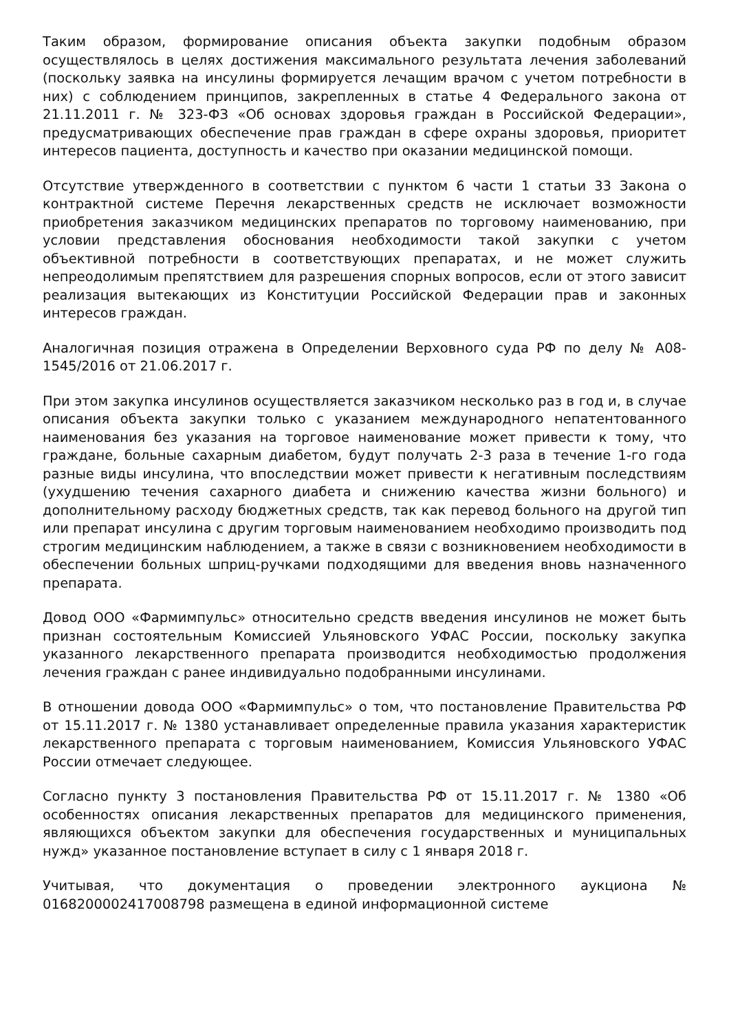Таким образом, формирование описания объекта закупки подобным образом осуществлялось в целях достижения максимального результата лечения заболеваний (поскольку заявка на инсулины формируется лечащим врачом с учетом потребности в них) с соблюдением принципов, закрепленных в статье 4 Федерального закона от 21.11.2011 г. № 323-ФЗ «Об основах здоровья граждан в Российской Федерации», предусматривающих обеспечение прав граждан в сфере охраны здоровья, приоритет интересов пациента, доступность и качество при оказании медицинской помощи.
Отсутствие утвержденного в соответствии с пунктом 6 части 1 статьи 33 Закона о контрактной системе Перечня лекарственных средств не исключает возможности приобретения заказчиком медицинских препаратов по торговому наименованию, при условии представления обоснования необходимости такой закупки с учетом объективной потребности в соответствующих препаратах, и не может служить непреодолимым препятствием для разрешения спорных вопросов, если от этого зависит реализация вытекающих из Конституции Российской Федерации прав и законных интересов граждан.
Аналогичная позиция отражена в Определении Верховного суда РФ по делу № А08-1545/2016 от 21.06.2017 г.
При этом закупка инсулинов осуществляется заказчиком несколько раз в год и, в случае описания объекта закупки только с указанием международного непатентованного наименования без указания на торговое наименование может привести к тому, что граждане, больные сахарным диабетом, будут получать 2-3 раза в течение 1-го года разные виды инсулина, что впоследствии может привести к негативным последствиям (ухудшению течения сахарного диабета и снижению качества жизни больного) и дополнительному расходу бюджетных средств, так как перевод больного на другой тип или препарат инсулина с другим торговым наименованием необходимо производить под строгим медицинским наблюдением, а также в связи с возникновением необходимости в обеспечении больных шприц-ручками подходящими для введения вновь назначенного препарата.
Довод ООО «Фармимпульс» относительно средств введения инсулинов не может быть признан состоятельным Комиссией Ульяновского УФАС России, поскольку закупка указанного лекарственного препарата производится необходимостью продолжения лечения граждан с ранее индивидуально подобранными инсулинами.
В отношении довода ООО «Фармимпульс» о том, что постановление Правительства РФ от 15.11.2017 г. № 1380 устанавливает определенные правила указания характеристик лекарственного препарата с торговым наименованием, Комиссия Ульяновского УФАС России отмечает следующее.
Согласно пункту 3 постановления Правительства РФ от 15.11.2017 г. № 1380 «Об особенностях описания лекарственных препаратов для медицинского применения, являющихся объектом закупки для обеспечения государственных и муниципальных нужд» указанное постановление вступает в силу с 1 января 2018 г.
Учитывая, что документация о проведении электронного аукциона № 0168200002417008798 размещена в единой информационной системе